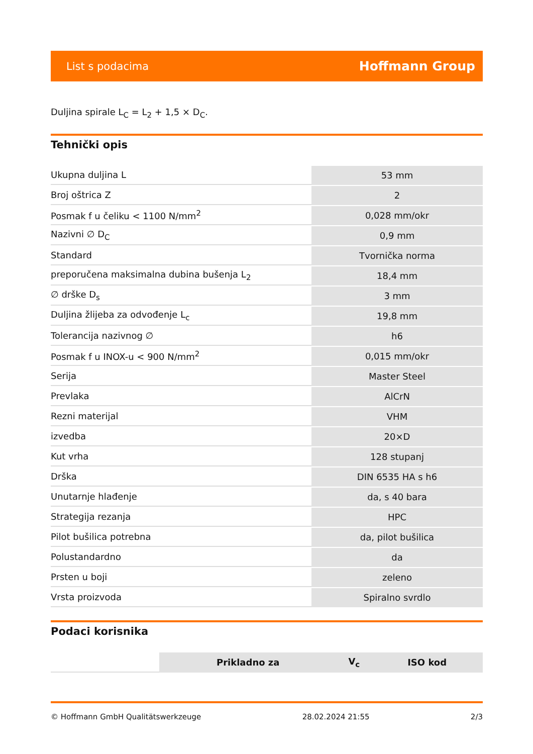List s podacima Hoffmann Group
Duljina spirale L<sub>C</sub> = L<sub>2</sub> + 1,5 × D<sub>C</sub>.
Tehnički opis
| Ukupna duljina L | 53 mm |
| Broj oštrica Z | 2 |
| Posmak f u čeliku < 1100 N/mm<sup>2</sup> | 0,028 mm/okr |
| Nazivni ∅ D<sub>C</sub> | 0,9 mm |
| Standard | Tvornička norma |
| preporučena maksimalna dubina bušenja L<sub>2</sub> | 18,4 mm |
| ∅ drške D<sub>s</sub> | 3 mm |
| Duljina žlijeba za odvođenje L<sub>c</sub> | 19,8 mm |
| Tolerancija nazivnog ∅ | h6 |
| Posmak f u INOX-u < 900 N/mm<sup>2</sup> | 0,015 mm/okr |
| Serija | Master Steel |
| Prevlaka | AlCrN |
| Rezni materijal | VHM |
| izvedba | 20×D |
| Kut vrha | 128 stupanj |
| Drška | DIN 6535 HA s h6 |
| Unutarnje hlađenje | da, s 40 bara |
| Strategija rezanja | HPC |
| Pilot bušilica potrebna | da, pilot bušilica |
| Polustandardno | da |
| Prsten u boji | zeleno |
| Vrsta proizvoda | Spiralno svrdlo |
Podaci korisnika
| | Prikladno za | V<sub>c</sub> | ISO kod |
| --- | --- | --- | --- |
© Hoffmann GmbH Qualitätswerkzeuge 28.02.2024 21:55 2/3